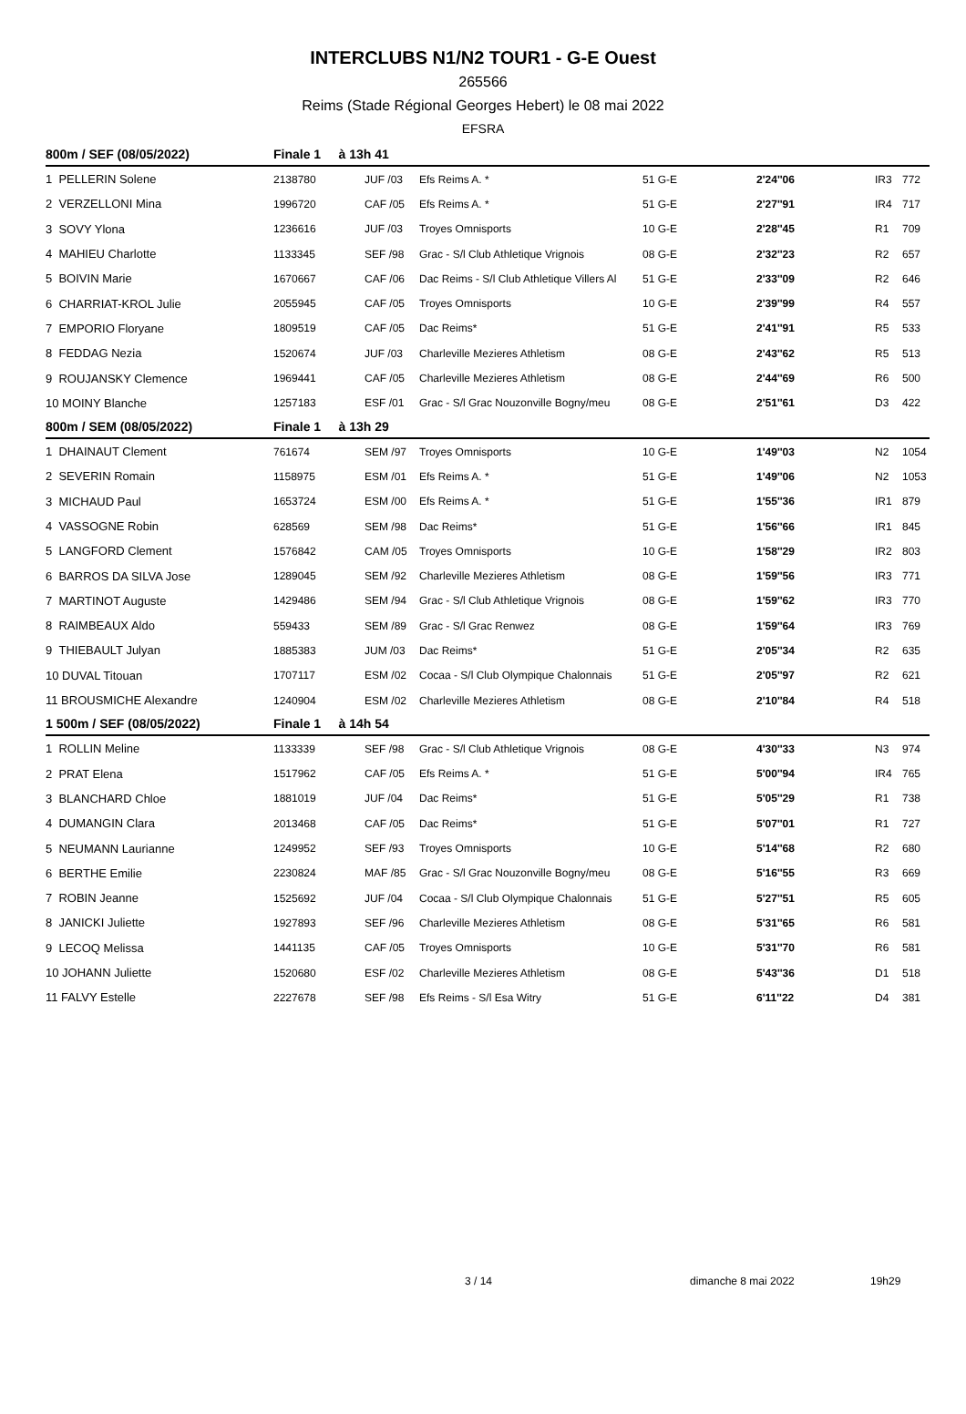INTERCLUBS N1/N2 TOUR1 - G-E Ouest
265566
Reims (Stade Régional Georges Hebert) le 08 mai 2022
EFSRA
| 800m / SEF (08/05/2022) | Finale 1 à 13h 41 | | | | | | |
| --- | --- | --- | --- | --- | --- | --- | --- |
| 1 PELLERIN Solene | 2138780 | JUF /03 | Efs Reims A. * | 51 G-E | 2'24''06 | IR3 | 772 |
| 2 VERZELLONI Mina | 1996720 | CAF /05 | Efs Reims A. * | 51 G-E | 2'27''91 | IR4 | 717 |
| 3 SOVY Ylona | 1236616 | JUF /03 | Troyes Omnisports | 10 G-E | 2'28''45 | R1 | 709 |
| 4 MAHIEU Charlotte | 1133345 | SEF /98 | Grac - S/l Club Athletique Vrignois | 08 G-E | 2'32''23 | R2 | 657 |
| 5 BOIVIN Marie | 1670667 | CAF /06 | Dac Reims - S/l Club Athletique Villers Al | 51 G-E | 2'33''09 | R2 | 646 |
| 6 CHARRIAT-KROL Julie | 2055945 | CAF /05 | Troyes Omnisports | 10 G-E | 2'39''99 | R4 | 557 |
| 7 EMPORIO Floryane | 1809519 | CAF /05 | Dac Reims* | 51 G-E | 2'41''91 | R5 | 533 |
| 8 FEDDAG Nezia | 1520674 | JUF /03 | Charleville Mezieres Athletism | 08 G-E | 2'43''62 | R5 | 513 |
| 9 ROUJANSKY Clemence | 1969441 | CAF /05 | Charleville Mezieres Athletism | 08 G-E | 2'44''69 | R6 | 500 |
| 10 MOINY Blanche | 1257183 | ESF /01 | Grac - S/l Grac Nouzonville Bogny/meu | 08 G-E | 2'51''61 | D3 | 422 |
| 800m / SEM (08/05/2022) | Finale 1 à 13h 29 | | | | | | |
| 1 DHAINAUT Clement | 761674 | SEM /97 | Troyes Omnisports | 10 G-E | 1'49''03 | N2 | 1054 |
| 2 SEVERIN Romain | 1158975 | ESM /01 | Efs Reims A. * | 51 G-E | 1'49''06 | N2 | 1053 |
| 3 MICHAUD Paul | 1653724 | ESM /00 | Efs Reims A. * | 51 G-E | 1'55''36 | IR1 | 879 |
| 4 VASSOGNE Robin | 628569 | SEM /98 | Dac Reims* | 51 G-E | 1'56''66 | IR1 | 845 |
| 5 LANGFORD Clement | 1576842 | CAM /05 | Troyes Omnisports | 10 G-E | 1'58''29 | IR2 | 803 |
| 6 BARROS DA SILVA Jose | 1289045 | SEM /92 | Charleville Mezieres Athletism | 08 G-E | 1'59''56 | IR3 | 771 |
| 7 MARTINOT Auguste | 1429486 | SEM /94 | Grac - S/l Club Athletique Vrignois | 08 G-E | 1'59''62 | IR3 | 770 |
| 8 RAIMBEAUX Aldo | 559433 | SEM /89 | Grac - S/l Grac Renwez | 08 G-E | 1'59''64 | IR3 | 769 |
| 9 THIEBAULT Julyan | 1885383 | JUM /03 | Dac Reims* | 51 G-E | 2'05''34 | R2 | 635 |
| 10 DUVAL Titouan | 1707117 | ESM /02 | Cocaa - S/l Club Olympique Chalonnais | 51 G-E | 2'05''97 | R2 | 621 |
| 11 BROUSMICHE Alexandre | 1240904 | ESM /02 | Charleville Mezieres Athletism | 08 G-E | 2'10''84 | R4 | 518 |
| 1 500m / SEF (08/05/2022) | Finale 1 à 14h 54 | | | | | | |
| 1 ROLLIN Meline | 1133339 | SEF /98 | Grac - S/l Club Athletique Vrignois | 08 G-E | 4'30''33 | N3 | 974 |
| 2 PRAT Elena | 1517962 | CAF /05 | Efs Reims A. * | 51 G-E | 5'00''94 | IR4 | 765 |
| 3 BLANCHARD Chloe | 1881019 | JUF /04 | Dac Reims* | 51 G-E | 5'05''29 | R1 | 738 |
| 4 DUMANGIN Clara | 2013468 | CAF /05 | Dac Reims* | 51 G-E | 5'07''01 | R1 | 727 |
| 5 NEUMANN Laurianne | 1249952 | SEF /93 | Troyes Omnisports | 10 G-E | 5'14''68 | R2 | 680 |
| 6 BERTHE Emilie | 2230824 | MAF /85 | Grac - S/l Grac Nouzonville Bogny/meu | 08 G-E | 5'16''55 | R3 | 669 |
| 7 ROBIN Jeanne | 1525692 | JUF /04 | Cocaa - S/l Club Olympique Chalonnais | 51 G-E | 5'27''51 | R5 | 605 |
| 8 JANICKI Juliette | 1927893 | SEF /96 | Charleville Mezieres Athletism | 08 G-E | 5'31''65 | R6 | 581 |
| 9 LECOQ Melissa | 1441135 | CAF /05 | Troyes Omnisports | 10 G-E | 5'31''70 | R6 | 581 |
| 10 JOHANN Juliette | 1520680 | ESF /02 | Charleville Mezieres Athletism | 08 G-E | 5'43''36 | D1 | 518 |
| 11 FALVY Estelle | 2227678 | SEF /98 | Efs Reims - S/l Esa Witry | 51 G-E | 6'11''22 | D4 | 381 |
3 / 14 dimanche 8 mai 2022 19h29